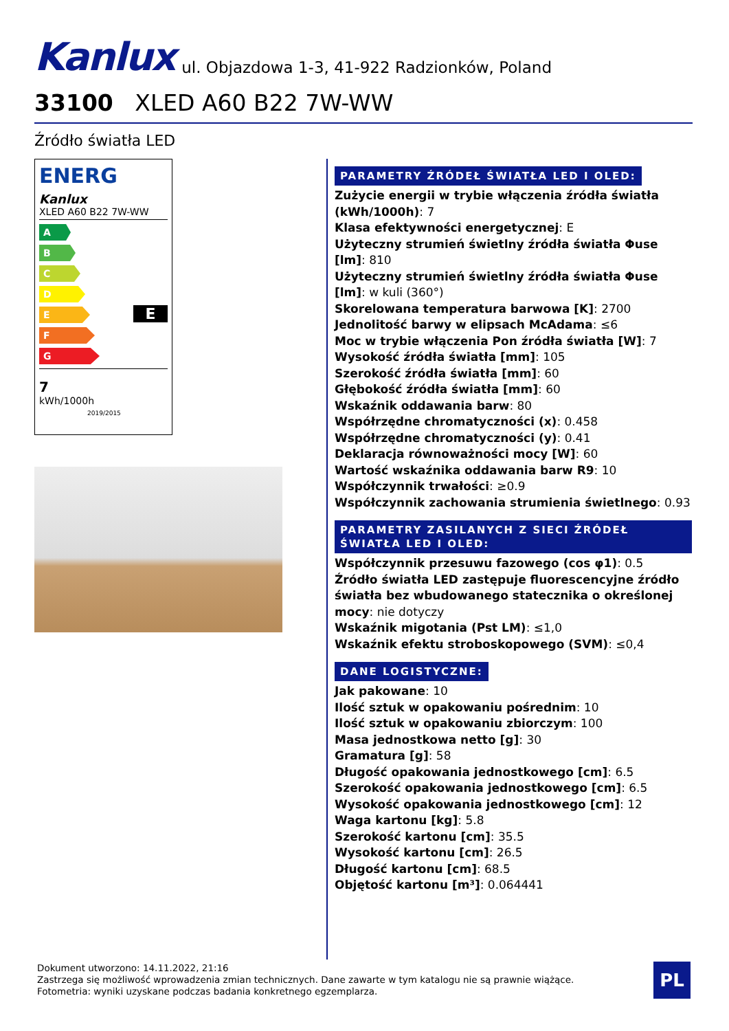Kanlux ul. Objazdowa 1-3, 41-922 Radzionków, Poland
33100 XLED A60 B22 7W-WW
Źródło światła LED
ENERG
Kanlux
XLED A60 B22 7W-WW
A
B
C
D
E
F
G
E
7
kWh/1000h 2019/2015
PARAMETRY ŹRÓDEŁ ŚWIATŁA LED I OLED:
Zużycie energii w trybie włączenia źródła światła (kWh/1000h): 7
Klasa efektywności energetycznej: E
Użyteczny strumień świetlny źródła światła Φuse [lm]: 810
Użyteczny strumień świetlny źródła światła Φuse [lm]: w kuli (360°)
Skorelowana temperatura barwowa [K]: 2700
Jednolitość barwy w elipsach McAdama: ≤6
Moc w trybie włączenia Pon źródła światła [W]: 7
Wysokość źródła światła [mm]: 105
Szerokość źródła światła [mm]: 60
Głębokość źródła światła [mm]: 60
Wskaźnik oddawania barw: 80
Współrzędne chromatyczności (x): 0.458
Współrzędne chromatyczności (y): 0.41
Deklaracja równoważności mocy [W]: 60
Wartość wskaźnika oddawania barw R9: 10
Współczynnik trwałości: ≥0.9
Współczynnik zachowania strumienia świetlnego: 0.93
PARAMETRY ZASILANYCH Z SIECI ŹRÓDEŁ ŚWIATŁA LED I OLED:
Współczynnik przesuwu fazowego (cos φ1): 0.5
Źródło światła LED zastępuje fluorescencyjne źródło światła bez wbudowanego statecznika o określonej mocy: nie dotyczy
Wskaźnik migotania (Pst LM): ≤1,0
Wskaźnik efektu stroboskopowego (SVM): ≤0,4
DANE LOGISTYCZNE:
Jak pakowane: 10
Ilość sztuk w opakowaniu pośrednim: 10
Ilość sztuk w opakowaniu zbiorczym: 100
Masa jednostkowa netto [g]: 30
Gramatura [g]: 58
Długość opakowania jednostkowego [cm]: 6.5
Szerokość opakowania jednostkowego [cm]: 6.5
Wysokość opakowania jednostkowego [cm]: 12
Waga kartonu [kg]: 5.8
Szerokość kartonu [cm]: 35.5
Wysokość kartonu [cm]: 26.5
Długość kartonu [cm]: 68.5
Objętość kartonu [m³]: 0.064441
Dokument utworzono: 14.11.2022, 21:16
Zastrzega się możliwość wprowadzenia zmian technicznych. Dane zawarte w tym katalogu nie są prawnie wiążące.
Fotometria: wyniki uzyskane podczas badania konkretnego egzemplarza.
PL